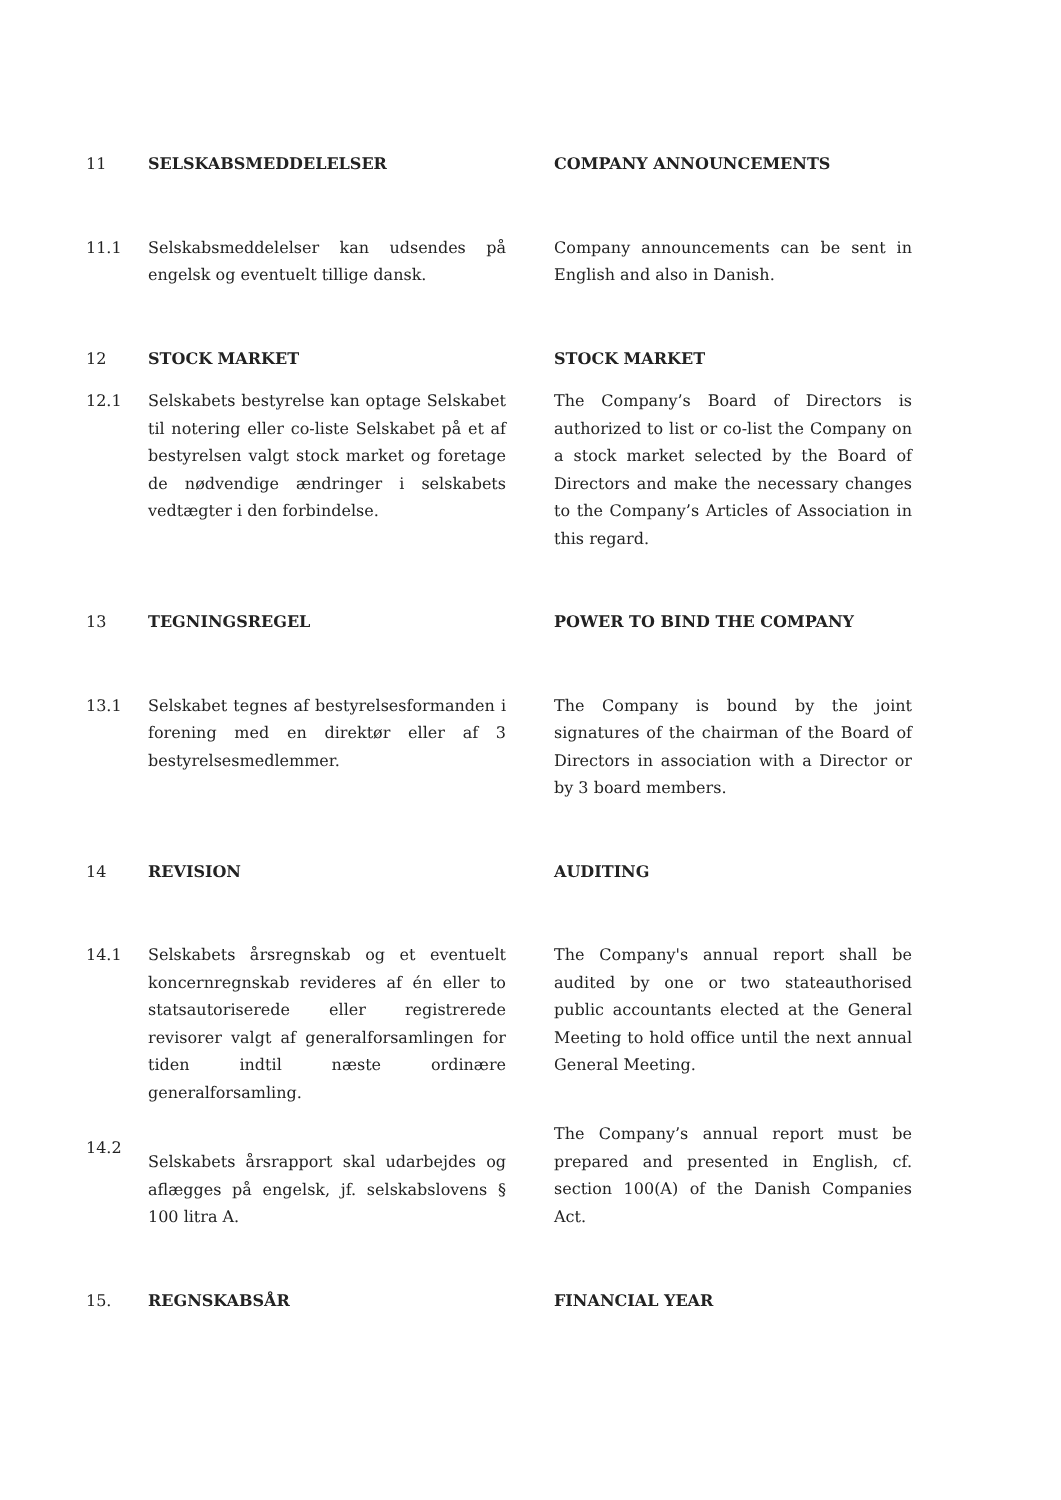11 SELSKABSMEDDELELSER COMPANY ANNOUNCEMENTS
11.1 Selskabsmeddelelser kan udsendes på engelsk og eventuelt tillige dansk.
Company announcements can be sent in English and also in Danish.
12 STOCK MARKET STOCK MARKET
12.1 Selskabets bestyrelse kan optage Selskabet til notering eller co-liste Selskabet på et af bestyrelsen valgt stock market og foretage de nødvendige ændringer i selskabets vedtægter i den forbindelse.
The Company’s Board of Directors is authorized to list or co-list the Company on a stock market selected by the Board of Directors and make the necessary changes to the Company’s Articles of Association in this regard.
13 TEGNINGSREGEL POWER TO BIND THE COMPANY
13.1 Selskabet tegnes af bestyrelsesformanden i forening med en direktør eller af 3 bestyrelsesmedlemmer.
The Company is bound by the joint signatures of the chairman of the Board of Directors in association with a Director or by 3 board members.
14 REVISION AUDITING
14.1 Selskabets årsregnskab og et eventuelt koncernregnskab revideres af én eller to statsautoriserede eller registrerede revisorer valgt af generalforsamlingen for tiden indtil næste ordinære generalforsamling.
The Company's annual report shall be audited by one or two stateauthorised public accountants elected at the General Meeting to hold office until the next annual General Meeting.
14.2
Selskabets årsrapport skal udarbejdes og aflægges på engelsk, jf. selskabslovens § 100 litra A.
The Company’s annual report must be prepared and presented in English, cf. section 100(A) of the Danish Companies Act.
15. REGNSKABSÅR FINANCIAL YEAR